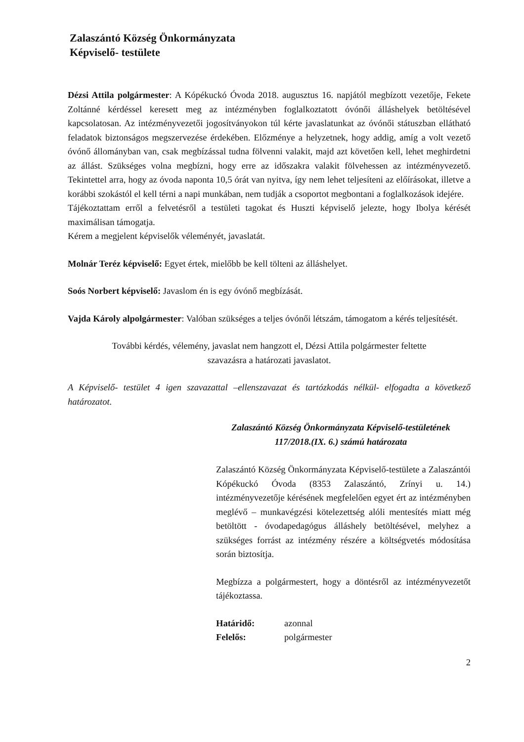Zalaszántó Község Önkormányzata
Képviselő- testülete
Dézsi Attila polgármester: A Kópékuckó Óvoda 2018. augusztus 16. napjától megbízott vezetője, Fekete Zoltánné kérdéssel keresett meg az intézményben foglalkoztatott óvónői álláshelyek betöltésével kapcsolatosan. Az intézményvezetői jogosítványokon túl kérte javaslatunkat az óvónői státuszban ellátható feladatok biztonságos megszervezése érdekében. Előzménye a helyzetnek, hogy addig, amíg a volt vezető óvónő állományban van, csak megbízással tudna fölvenni valakit, majd azt követően kell, lehet meghirdetni az állást. Szükséges volna megbízni, hogy erre az időszakra valakit fölvehessen az intézményvezető. Tekintettel arra, hogy az óvoda naponta 10,5 órát van nyitva, így nem lehet teljesíteni az előírásokat, illetve a korábbi szokástól el kell térni a napi munkában, nem tudják a csoportot megbontani a foglalkozások idejére.
Tájékoztattam erről a felvetésről a testületi tagokat és Huszti képviselő jelezte, hogy Ibolya kérését maximálisan támogatja.
Kérem a megjelent képviselők véleményét, javaslatát.
Molnár Teréz képviselő: Egyet értek, mielőbb be kell tölteni az álláshelyet.
Soós Norbert képviselő: Javaslom én is egy óvónő megbízását.
Vajda Károly alpolgármester: Valóban szükséges a teljes óvónői létszám, támogatom a kérés teljesítését.
További kérdés, vélemény, javaslat nem hangzott el, Dézsi Attila polgármester feltette
szavazásra a határozati javaslatot.
A Képviselő- testület 4 igen szavazattal –ellenszavazat és tartózkodás nélkül- elfogadta a következő határozatot.
Zalaszántó Község Önkormányzata Képviselő-testületének
117/2018.(IX. 6.) számú határozata
Zalaszántó Község Önkormányzata Képviselő-testülete a Zalaszántói Kópékuckó Óvoda (8353 Zalaszántó, Zrínyi u. 14.) intézményvezetője kérésének megfelelően egyet ért az intézményben meglévő – munkavégzési kötelezettség alóli mentesítés miatt még betöltött - óvodapedagógus álláshely betöltésével, melyhez a szükséges forrást az intézmény részére a költségvetés módosítása során biztosítja.
Megbízza a polgármestert, hogy a döntésről az intézményvezetőt tájékoztassa.
| Határidő: | azonnal |
| Felelős: | polgármester |
2